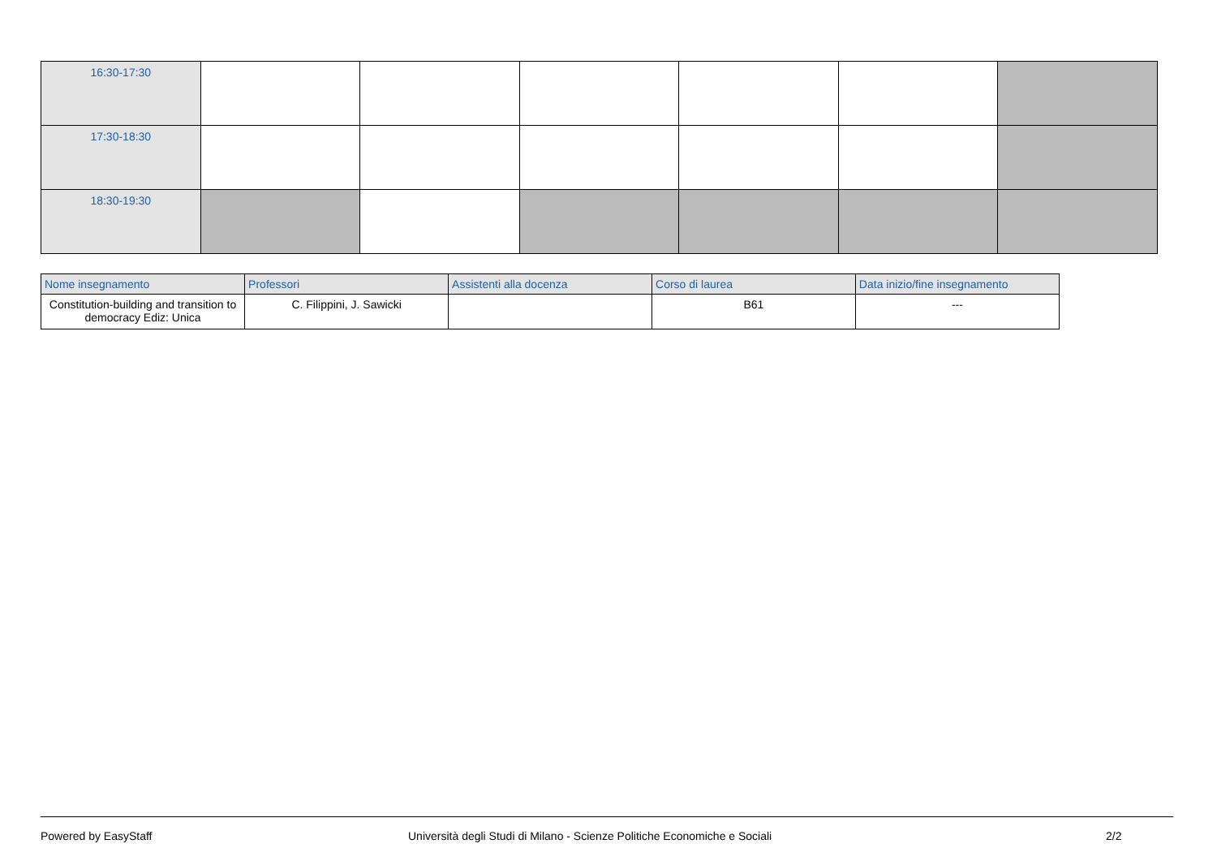| 16:30-17:30 | | | | | | |
| 17:30-18:30 | | | | | | |
| 18:30-19:30 | | | | | | |
| Nome insegnamento | Professori | Assistenti alla docenza | Corso di laurea | Data inizio/fine insegnamento |
| --- | --- | --- | --- | --- |
| Constitution-building and transition to democracy Ediz: Unica | C. Filippini, J. Sawicki | | B61 | --- |
Powered by EasyStaff Università degli Studi di Milano - Scienze Politiche Economiche e Sociali 2/2